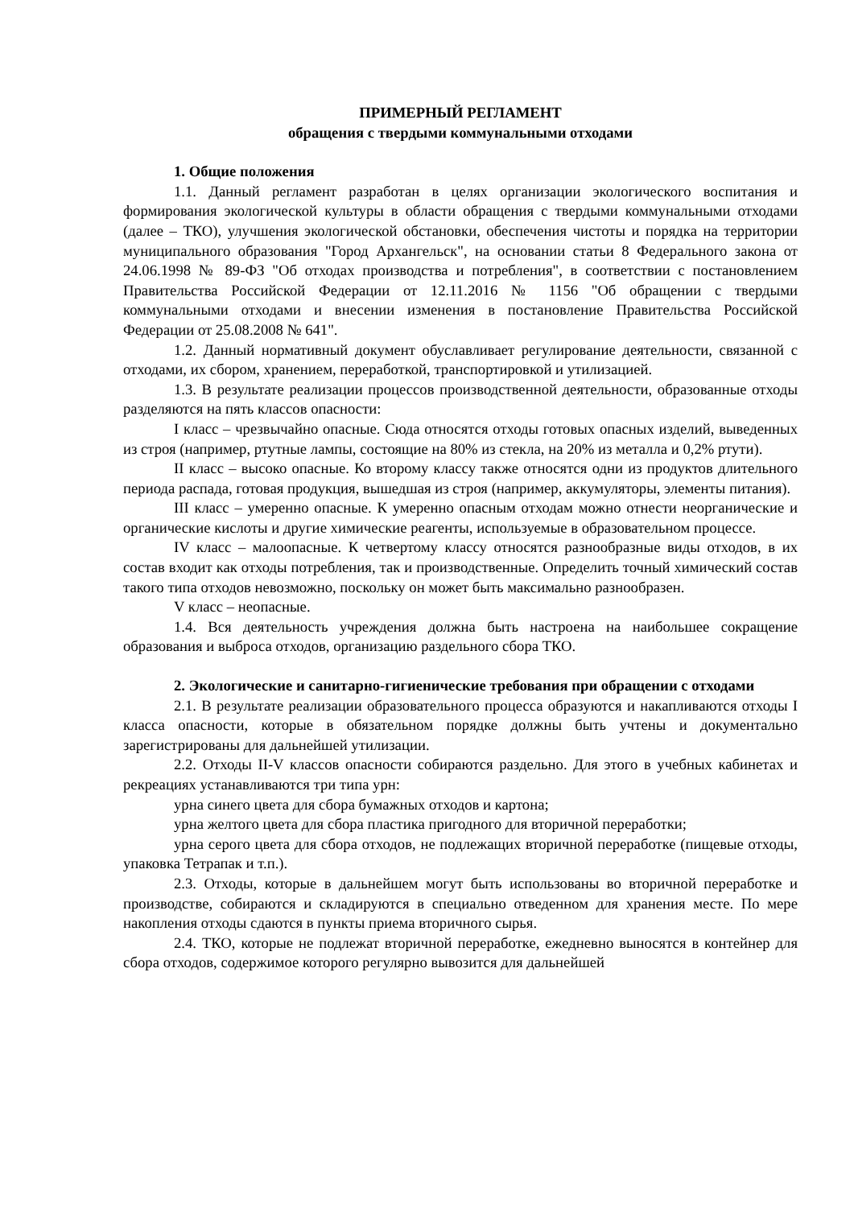ПРИМЕРНЫЙ РЕГЛАМЕНТ
обращения с твердыми коммунальными отходами
1. Общие положения
1.1. Данный регламент разработан в целях организации экологического воспитания и формирования экологической культуры в области обращения с твердыми коммунальными отходами (далее – ТКО), улучшения экологической обстановки, обеспечения чистоты и порядка на территории муниципального образования "Город Архангельск", на основании статьи 8 Федерального закона от 24.06.1998 № 89-ФЗ "Об отходах производства и потребления", в соответствии с постановлением Правительства Российской Федерации от 12.11.2016 № 1156 "Об обращении с твердыми коммунальными отходами и внесении изменения в постановление Правительства Российской Федерации от 25.08.2008 № 641".
1.2. Данный нормативный документ обуславливает регулирование деятельности, связанной с отходами, их сбором, хранением, переработкой, транспортировкой и утилизацией.
1.3. В результате реализации процессов производственной деятельности, образованные отходы разделяются на пять классов опасности:
I класс – чрезвычайно опасные. Сюда относятся отходы готовых опасных изделий, выведенных из строя (например, ртутные лампы, состоящие на 80% из стекла, на 20% из металла и 0,2% ртути).
II класс – высоко опасные. Ко второму классу также относятся одни из продуктов длительного периода распада, готовая продукция, вышедшая из строя (например, аккумуляторы, элементы питания).
III класс – умеренно опасные. К умеренно опасным отходам можно отнести неорганические и органические кислоты и другие химические реагенты, используемые в образовательном процессе.
IV класс – малоопасные. К четвертому классу относятся разнообразные виды отходов, в их состав входит как отходы потребления, так и производственные. Определить точный химический состав такого типа отходов невозможно, поскольку он может быть максимально разнообразен.
V класс – неопасные.
1.4. Вся деятельность учреждения должна быть настроена на наибольшее сокращение образования и выброса отходов, организацию раздельного сбора ТКО.
2. Экологические и санитарно-гигиенические требования при обращении с отходами
2.1. В результате реализации образовательного процесса образуются и накапливаются отходы I класса опасности, которые в обязательном порядке должны быть учтены и документально зарегистрированы для дальнейшей утилизации.
2.2. Отходы II-V классов опасности собираются раздельно. Для этого в учебных кабинетах и рекреациях устанавливаются три типа урн:
урна синего цвета для сбора бумажных отходов и картона;
урна желтого цвета для сбора пластика пригодного для вторичной переработки;
урна серого цвета для сбора отходов, не подлежащих вторичной переработке (пищевые отходы, упаковка Тетрапак и т.п.).
2.3. Отходы, которые в дальнейшем могут быть использованы во вторичной переработке и производстве, собираются и складируются в специально отведенном для хранения месте. По мере накопления отходы сдаются в пункты приема вторичного сырья.
2.4. ТКО, которые не подлежат вторичной переработке, ежедневно выносятся в контейнер для сбора отходов, содержимое которого регулярно вывозится для дальнейшей